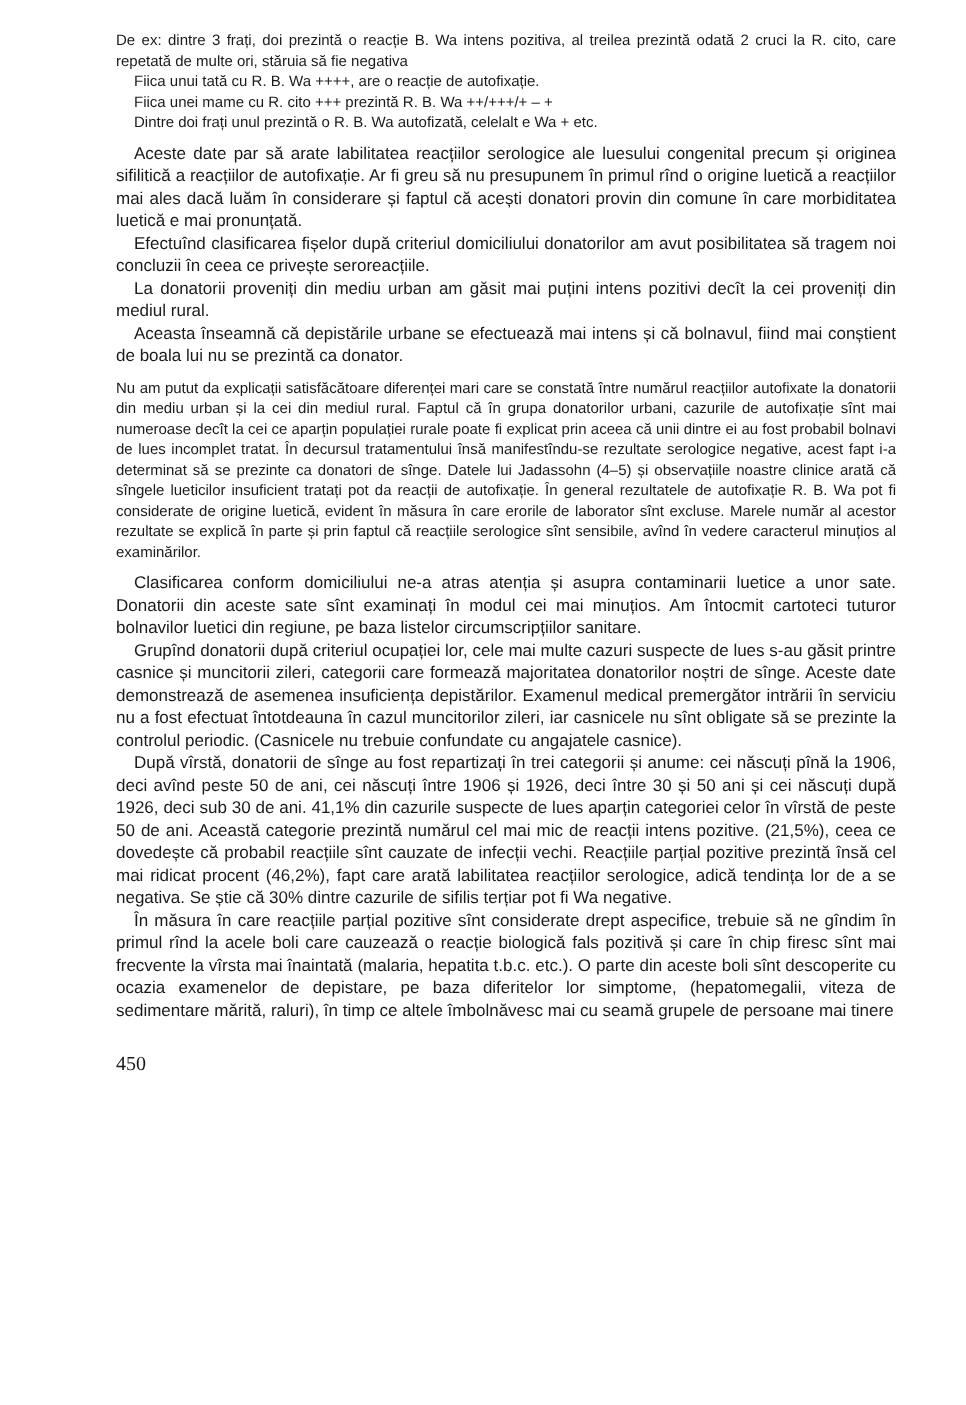De ex: dintre 3 frați, doi prezintă o reacție B. Wa intens pozitiva, al treilea prezintă odată 2 cruci la R. cito, care repetată de multe ori, stăruia să fie negativa
Fiica unui tată cu R. B. Wa ++++, are o reacție de autofixație.
Fiica unei mame cu R. cito +++ prezintă R. B. Wa ++/+++/+ – +
Dintre doi frați unul prezintă o R. B. Wa autofizată, celelalt e Wa + etc.
Aceste date par să arate labilitatea reacțiilor serologice ale luesului congenital precum și originea sifilitică a reacțiilor de autofixație. Ar fi greu să nu presupunem în primul rînd o origine luetică a reacțiilor mai ales dacă luăm în considerare și faptul că acești donatori provin din comune în care morbiditatea luetică e mai pronunțată.
Efectuînd clasificarea fișelor după criteriul domiciliului donatorilor am avut posibilitatea să tragem noi concluzii în ceea ce privește seroreacțiile.
La donatorii proveniți din mediu urban am găsit mai puțini intens pozitivi decît la cei proveniți din mediul rural.
Aceasta înseamnă că depistările urbane se efectuează mai intens și că bolnavul, fiind mai conștient de boala lui nu se prezintă ca donator.
Nu am putut da explicații satisfăcătoare diferenței mari care se constată între numărul reacțiilor autofixate la donatorii din mediu urban și la cei din mediul rural. Faptul că în grupa donatorilor urbani, cazurile de autofixație sînt mai numeroase decît la cei ce aparțin populației rurale poate fi explicat prin aceea că unii dintre ei au fost probabil bolnavi de lues incomplet tratat. În decursul tratamentului însă manifestîndu-se rezultate serologice negative, acest fapt i-a determinat să se prezinte ca donatori de sînge. Datele lui Jadassohn (4–5) și observațiile noastre clinice arată că sîngele lueticilor insuficient tratați pot da reacții de autofixație. În general rezultatele de autofixație R. B. Wa pot fi considerate de origine luetică, evident în măsura în care erorile de laborator sînt excluse. Marele număr al acestor rezultate se explică în parte și prin faptul că reacțiile serologice sînt sensibile, avînd în vedere caracterul minuțios al examinărilor.
Clasificarea conform domiciliului ne-a atras atenția și asupra contaminarii luetice a unor sate. Donatorii din aceste sate sînt examinați în modul cei mai minuțios. Am întocmit cartoteci tuturor bolnavilor luetici din regiune, pe baza listelor circumscripțiilor sanitare.
Grupînd donatorii după criteriul ocupației lor, cele mai multe cazuri suspecte de lues s-au găsit printre casnice și muncitorii zileri, categorii care formează majoritatea donatorilor noștri de sînge. Aceste date demonstrează de asemenea insuficiența depistărilor. Examenul medical premergător intrării în serviciu nu a fost efectuat întotdeauna în cazul muncitorilor zileri, iar casnicele nu sînt obligate să se prezinte la controlul periodic. (Casnicele nu trebuie confundate cu angajatele casnice).
După vîrstă, donatorii de sînge au fost repartizați în trei categorii și anume: cei născuți pînă la 1906, deci avînd peste 50 de ani, cei născuți între 1906 și 1926, deci între 30 și 50 ani și cei născuți după 1926, deci sub 30 de ani. 41,1% din cazurile suspecte de lues aparțin categoriei celor în vîrstă de peste 50 de ani. Această categorie prezintă numărul cel mai mic de reacții intens pozitive. (21,5%), ceea ce dovedește că probabil reacțiile sînt cauzate de infecții vechi. Reacțiile parțial pozitive prezintă însă cel mai ridicat procent (46,2%), fapt care arată labilitatea reacțiilor serologice, adică tendința lor de a se negativa. Se știe că 30% dintre cazurile de sifilis terțiar pot fi Wa negative.
În măsura în care reacțiile parțial pozitive sînt considerate drept aspecifice, trebuie să ne gîndim în primul rînd la acele boli care cauzează o reacție biologică fals pozitivă și care în chip firesc sînt mai frecvente la vîrsta mai înaintată (malaria, hepatita t.b.c. etc.). O parte din aceste boli sînt descoperite cu ocazia examenelor de depistare, pe baza diferitelor lor simptome, (hepatomegalii, viteza de sedimentare mărită, raluri), în timp ce altele îmbolnăvesc mai cu seamă grupele de persoane mai tinere
450